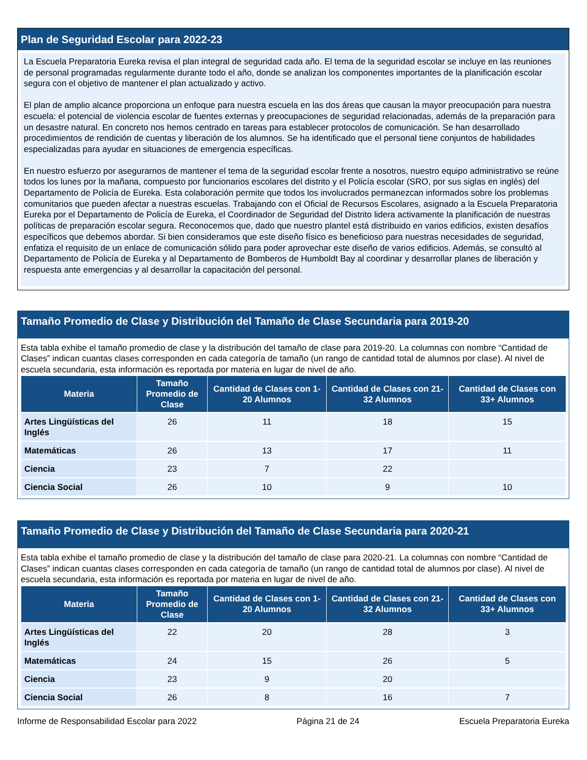Plan de Seguridad Escolar para 2022-23
La Escuela Preparatoria Eureka revisa el plan integral de seguridad cada año. El tema de la seguridad escolar se incluye en las reuniones de personal programadas regularmente durante todo el año, donde se analizan los componentes importantes de la planificación escolar segura con el objetivo de mantener el plan actualizado y activo.
El plan de amplio alcance proporciona un enfoque para nuestra escuela en las dos áreas que causan la mayor preocupación para nuestra escuela: el potencial de violencia escolar de fuentes externas y preocupaciones de seguridad relacionadas, además de la preparación para un desastre natural. En concreto nos hemos centrado en tareas para establecer protocolos de comunicación. Se han desarrollado procedimientos de rendición de cuentas y liberación de los alumnos. Se ha identificado que el personal tiene conjuntos de habilidades especializadas para ayudar en situaciones de emergencia específicas.
En nuestro esfuerzo por asegurarnos de mantener el tema de la seguridad escolar frente a nosotros, nuestro equipo administrativo se reúne todos los lunes por la mañana, compuesto por funcionarios escolares del distrito y el Policía escolar (SRO, por sus siglas en inglés) del Departamento de Policía de Eureka. Esta colaboración permite que todos los involucrados permanezcan informados sobre los problemas comunitarios que pueden afectar a nuestras escuelas. Trabajando con el Oficial de Recursos Escolares, asignado a la Escuela Preparatoria Eureka por el Departamento de Policía de Eureka, el Coordinador de Seguridad del Distrito lidera activamente la planificación de nuestras políticas de preparación escolar segura. Reconocemos que, dado que nuestro plantel está distribuido en varios edificios, existen desafíos específicos que debemos abordar. Si bien consideramos que este diseño físico es beneficioso para nuestras necesidades de seguridad, enfatiza el requisito de un enlace de comunicación sólido para poder aprovechar este diseño de varios edificios. Además, se consultó al Departamento de Policía de Eureka y al Departamento de Bomberos de Humboldt Bay al coordinar y desarrollar planes de liberación y respuesta ante emergencias y al desarrollar la capacitación del personal.
Tamaño Promedio de Clase y Distribución del Tamaño de Clase Secundaria para 2019-20
Esta tabla exhibe el tamaño promedio de clase y la distribución del tamaño de clase para 2019-20. La columnas con nombre “Cantidad de Clases” indican cuantas clases corresponden en cada categoría de tamaño (un rango de cantidad total de alumnos por clase). Al nivel de escuela secundaria, esta información es reportada por materia en lugar de nivel de año.
| Materia | Tamaño Promedio de Clase | Cantidad de Clases con 1-20 Alumnos | Cantidad de Clases con 21-32 Alumnos | Cantidad de Clases con 33+ Alumnos |
| --- | --- | --- | --- | --- |
| Artes Lingüísticas del Inglés | 26 | 11 | 18 | 15 |
| Matemáticas | 26 | 13 | 17 | 11 |
| Ciencia | 23 | 7 | 22 | |
| Ciencia Social | 26 | 10 | 9 | 10 |
Tamaño Promedio de Clase y Distribución del Tamaño de Clase Secundaria para 2020-21
Esta tabla exhibe el tamaño promedio de clase y la distribución del tamaño de clase para 2020-21. La columnas con nombre “Cantidad de Clases” indican cuantas clases corresponden en cada categoría de tamaño (un rango de cantidad total de alumnos por clase). Al nivel de escuela secundaria, esta información es reportada por materia en lugar de nivel de año.
| Materia | Tamaño Promedio de Clase | Cantidad de Clases con 1-20 Alumnos | Cantidad de Clases con 21-32 Alumnos | Cantidad de Clases con 33+ Alumnos |
| --- | --- | --- | --- | --- |
| Artes Lingüísticas del Inglés | 22 | 20 | 28 | 3 |
| Matemáticas | 24 | 15 | 26 | 5 |
| Ciencia | 23 | 9 | 20 | |
| Ciencia Social | 26 | 8 | 16 | 7 |
Informe de Responsabilidad Escolar para 2022 Página 21 de 24 Escuela Preparatoria Eureka